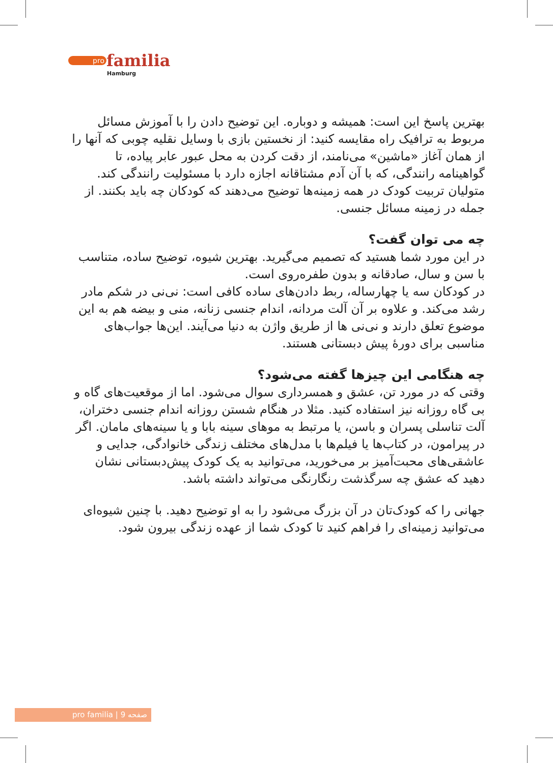pro familia
Hamburg
بهترین پاسخ این است: همیشه و دوباره. این توضیح دادن را با آموزش مسائل مربوط به ترافیک راه مقایسه کنید: از نخستین بازی با وسایل نقلیه چوبی که آنها را از همان آغاز «ماشین» می‌نامند، از دقت کردن به محل عبور عابر پیاده، تا گواهینامه رانندگی، که با آن آدم مشتاقانه اجازه دارد با مسئولیت رانندگی کند.
متولیان تربیت کودک در همه زمینه‌ها توضیح می‌دهند که کودکان چه باید بکنند. از جمله در زمینه مسائل جنسی.
چه می توان گفت؟
در این مورد شما هستید که تصمیم می‌گیرید. بهترین شیوه، توضیح ساده، متناسب با سن و سال، صادقانه و بدون طفره‌روی است.
در کودکان سه یا چهارساله، ربط دادن‌های ساده کافی است: نی‌نی در شکم مادر رشد می‌کند. و علاوه بر آن آلت مردانه، اندام جنسی زنانه، منی و بیضه هم به این موضوع تعلق دارند و نی‌نی ها از طریق واژن به دنیا می‌آیند. این‌ها جواب‌های مناسبی برای دورهٔ پیش دبستانی هستند.
چه هنگامی این چیزها گفته می‌شود؟
وقتی که در مورد تن، عشق و همسرداری سوال می‌شود. اما از موقعیت‌های گاه و بی گاه روزانه نیز استفاده کنید. مثلا در هنگام شستن روزانه اندام جنسی دختران، آلت تناسلی پسران و باسن، یا مرتبط به موهای سینه بابا و یا سینه‌های مامان. اگر در پیرامون، در کتاب‌ها یا فیلم‌ها با مدل‌های مختلف زندگی خانوادگی، جدایی و عاشقی‌های محبت‌آمیز بر می‌خورید، می‌توانید به یک کودک پیش‌دبستانی نشان دهید که عشق چه سرگذشت رنگارنگی می‌تواند داشته باشد.
جهانی را که کودک‌تان در آن بزرگ می‌شود را به او توضیح دهید. با چنین شیوه‌ای می‌توانید زمینه‌ای را فراهم کنید تا کودک شما از عهده زندگی بیرون شود.
pro familia | صفحه 9